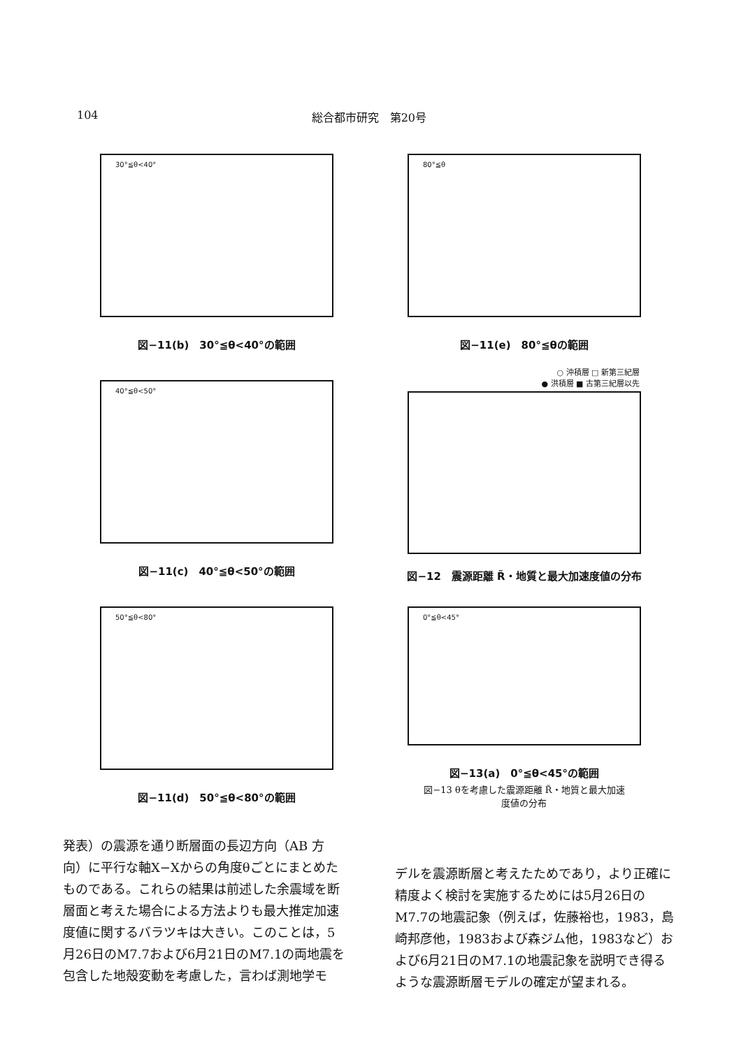104 総合都市研究　第20号
30°≦θ<40°
図−11(b)　30°≦θ<40°の範囲
80°≦θ
図−11(e)　80°≦θの範囲
40°≦θ<50°
図−11(c)　40°≦θ<50°の範囲
○ 沖積層 □ 新第三紀層
● 洪積層 ■ 古第三紀層以先
図−12　震源距離 R̃・地質と最大加速度値の分布
50°≦θ<80°
図−11(d)　50°≦θ<80°の範囲
0°≦θ<45°
図−13(a)　0°≦θ<45°の範囲
図−13 θを考慮した震源距離 R̃・地質と最大加速
度値の分布
発表）の震源を通り断層面の長辺方向（AB 方向）に平行な軸X−Xからの角度θごとにまとめたものである。これらの結果は前述した余震域を断層面と考えた場合による方法よりも最大推定加速度値に関するバラツキは大きい。このことは，5月26日のM7.7および6月21日のM7.1の両地震を包含した地殻変動を考慮した，言わば測地学モ
デルを震源断層と考えたためであり，より正確に精度よく検討を実施するためには5月26日のM7.7の地震記象（例えば，佐藤裕也，1983，島崎邦彦他，1983および森ジム他，1983など）および6月21日のM7.1の地震記象を説明でき得るような震源断層モデルの確定が望まれる。